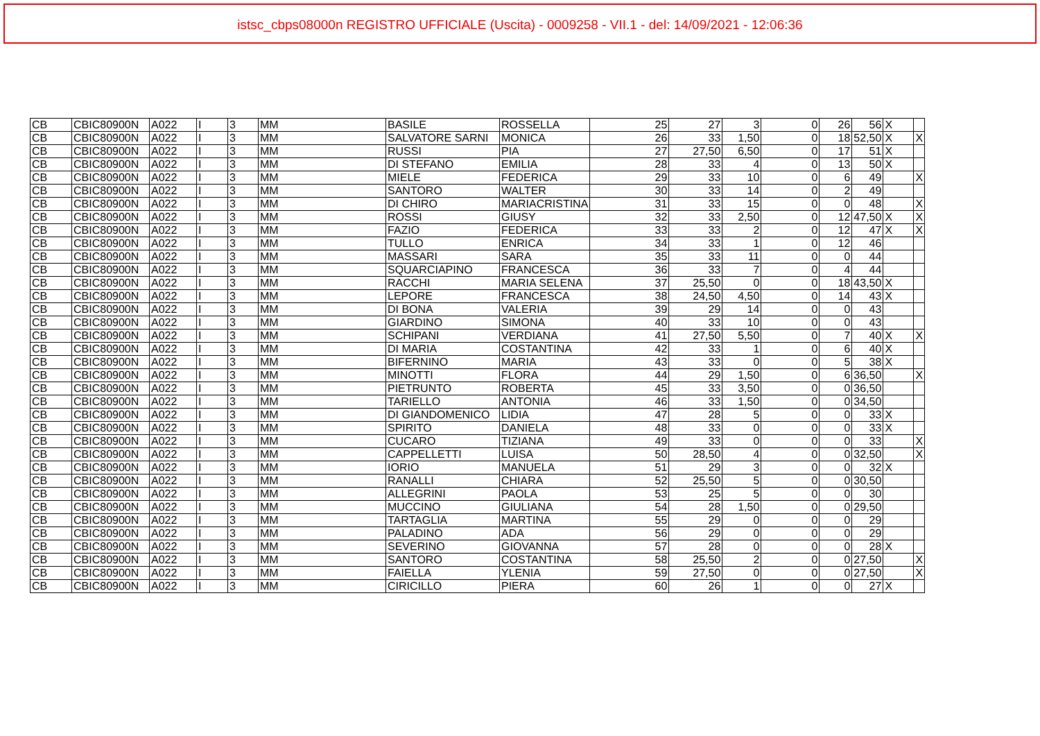istsc_cbps08000n REGISTRO UFFICIALE (Uscita) - 0009258 - VII.1 - del: 14/09/2021 - 12:06:36
| CB | CBIC80900N | A022 | I | 3 | MM | BASILE | ROSSELLA | 25 | 27 | 3 | 0 | 26 | 56 | X | |
| CB | CBIC80900N | A022 | I | 3 | MM | SALVATORE SARNI | MONICA | 26 | 33 | 1,50 | 0 | 18 | 52,50 | X | X |
| CB | CBIC80900N | A022 | I | 3 | MM | RUSSI | PIA | 27 | 27,50 | 6,50 | 0 | 17 | 51 | X | |
| CB | CBIC80900N | A022 | I | 3 | MM | DI STEFANO | EMILIA | 28 | 33 | 4 | 0 | 13 | 50 | X | |
| CB | CBIC80900N | A022 | I | 3 | MM | MIELE | FEDERICA | 29 | 33 | 10 | 0 | 6 | 49 | | X |
| CB | CBIC80900N | A022 | I | 3 | MM | SANTORO | WALTER | 30 | 33 | 14 | 0 | 2 | 49 | | |
| CB | CBIC80900N | A022 | I | 3 | MM | DI CHIRO | MARIACRISTINA | 31 | 33 | 15 | 0 | 0 | 48 | | X |
| CB | CBIC80900N | A022 | I | 3 | MM | ROSSI | GIUSY | 32 | 33 | 2,50 | 0 | 12 | 47,50 | X | X |
| CB | CBIC80900N | A022 | I | 3 | MM | FAZIO | FEDERICA | 33 | 33 | 2 | 0 | 12 | 47 | X | X |
| CB | CBIC80900N | A022 | I | 3 | MM | TULLO | ENRICA | 34 | 33 | 1 | 0 | 12 | 46 | | |
| CB | CBIC80900N | A022 | I | 3 | MM | MASSARI | SARA | 35 | 33 | 11 | 0 | 0 | 44 | | |
| CB | CBIC80900N | A022 | I | 3 | MM | SQUARCIAPINO | FRANCESCA | 36 | 33 | 7 | 0 | 4 | 44 | | |
| CB | CBIC80900N | A022 | I | 3 | MM | RACCHI | MARIA SELENA | 37 | 25,50 | 0 | 0 | 18 | 43,50 | X | |
| CB | CBIC80900N | A022 | I | 3 | MM | LEPORE | FRANCESCA | 38 | 24,50 | 4,50 | 0 | 14 | 43 | X | |
| CB | CBIC80900N | A022 | I | 3 | MM | DI BONA | VALERIA | 39 | 29 | 14 | 0 | 0 | 43 | | |
| CB | CBIC80900N | A022 | I | 3 | MM | GIARDINO | SIMONA | 40 | 33 | 10 | 0 | 0 | 43 | | |
| CB | CBIC80900N | A022 | I | 3 | MM | SCHIPANI | VERDIANA | 41 | 27,50 | 5,50 | 0 | 7 | 40 | X | X |
| CB | CBIC80900N | A022 | I | 3 | MM | DI MARIA | COSTANTINA | 42 | 33 | 1 | 0 | 6 | 40 | X | |
| CB | CBIC80900N | A022 | I | 3 | MM | BIFERNINO | MARIA | 43 | 33 | 0 | 0 | 5 | 38 | X | |
| CB | CBIC80900N | A022 | I | 3 | MM | MINOTTI | FLORA | 44 | 29 | 1,50 | 0 | 6 | 36,50 | | X |
| CB | CBIC80900N | A022 | I | 3 | MM | PIETRUNTO | ROBERTA | 45 | 33 | 3,50 | 0 | 0 | 36,50 | | |
| CB | CBIC80900N | A022 | I | 3 | MM | TARIELLO | ANTONIA | 46 | 33 | 1,50 | 0 | 0 | 34,50 | | |
| CB | CBIC80900N | A022 | I | 3 | MM | DI GIANDOMENICO | LIDIA | 47 | 28 | 5 | 0 | 0 | 33 | X | |
| CB | CBIC80900N | A022 | I | 3 | MM | SPIRITO | DANIELA | 48 | 33 | 0 | 0 | 0 | 33 | X | |
| CB | CBIC80900N | A022 | I | 3 | MM | CUCARO | TIZIANA | 49 | 33 | 0 | 0 | 0 | 33 | | X |
| CB | CBIC80900N | A022 | I | 3 | MM | CAPPELLETTI | LUISA | 50 | 28,50 | 4 | 0 | 0 | 32,50 | | X |
| CB | CBIC80900N | A022 | I | 3 | MM | IORIO | MANUELA | 51 | 29 | 3 | 0 | 0 | 32 | X | |
| CB | CBIC80900N | A022 | I | 3 | MM | RANALLI | CHIARA | 52 | 25,50 | 5 | 0 | 0 | 30,50 | | |
| CB | CBIC80900N | A022 | I | 3 | MM | ALLEGRINI | PAOLA | 53 | 25 | 5 | 0 | 0 | 30 | | |
| CB | CBIC80900N | A022 | I | 3 | MM | MUCCINO | GIULIANA | 54 | 28 | 1,50 | 0 | 0 | 29,50 | | |
| CB | CBIC80900N | A022 | I | 3 | MM | TARTAGLIA | MARTINA | 55 | 29 | 0 | 0 | 0 | 29 | | |
| CB | CBIC80900N | A022 | I | 3 | MM | PALADINO | ADA | 56 | 29 | 0 | 0 | 0 | 29 | | |
| CB | CBIC80900N | A022 | I | 3 | MM | SEVERINO | GIOVANNA | 57 | 28 | 0 | 0 | 0 | 28 | X | |
| CB | CBIC80900N | A022 | I | 3 | MM | SANTORO | COSTANTINA | 58 | 25,50 | 2 | 0 | 0 | 27,50 | | X |
| CB | CBIC80900N | A022 | I | 3 | MM | FAIELLA | YLENIA | 59 | 27,50 | 0 | 0 | 0 | 27,50 | | X |
| CB | CBIC80900N | A022 | I | 3 | MM | CIRICILLO | PIERA | 60 | 26 | 1 | 0 | 0 | 27 | X | |